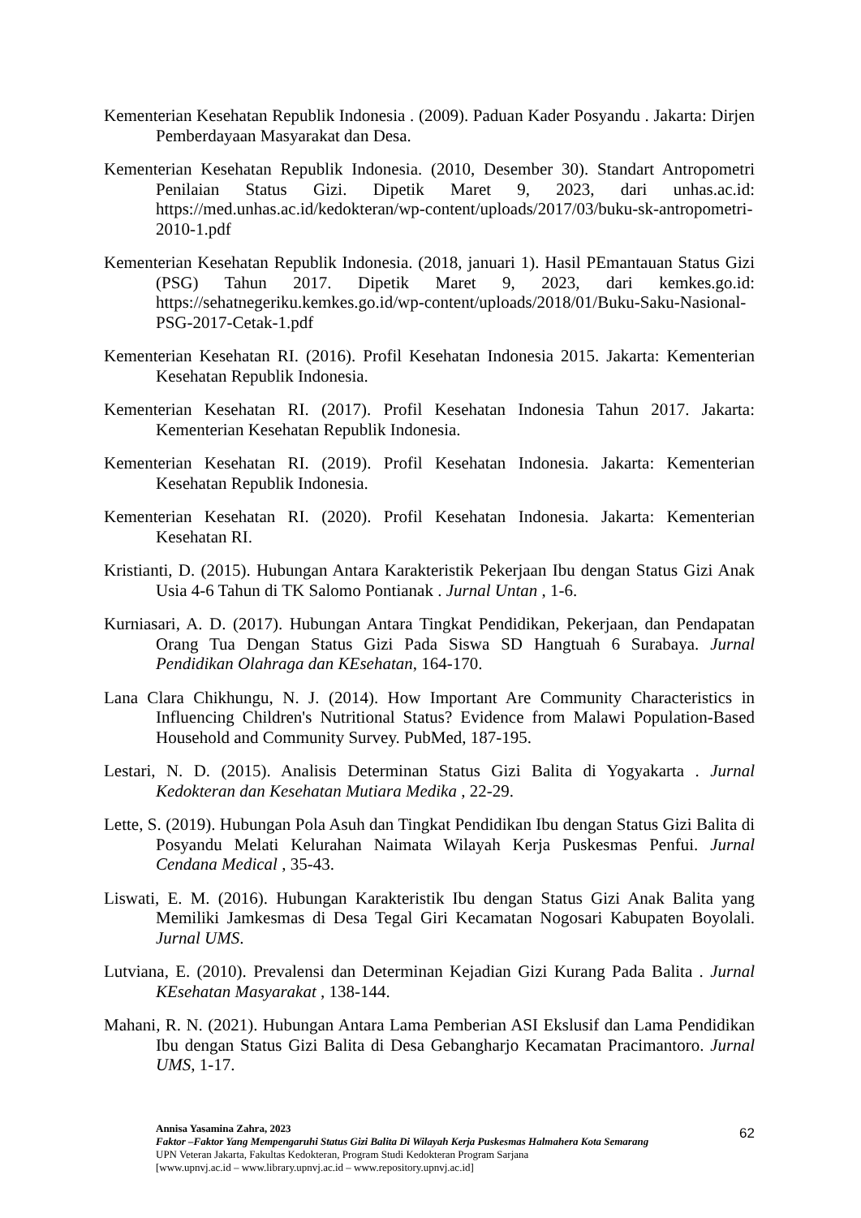Kementerian Kesehatan Republik Indonesia . (2009). Paduan Kader Posyandu . Jakarta: Dirjen Pemberdayaan Masyarakat dan Desa.
Kementerian Kesehatan Republik Indonesia. (2010, Desember 30). Standart Antropometri Penilaian Status Gizi. Dipetik Maret 9, 2023, dari unhas.ac.id: https://med.unhas.ac.id/kedokteran/wp-content/uploads/2017/03/buku-sk-antropometri-2010-1.pdf
Kementerian Kesehatan Republik Indonesia. (2018, januari 1). Hasil PEmantauan Status Gizi (PSG) Tahun 2017. Dipetik Maret 9, 2023, dari kemkes.go.id: https://sehatnegeriku.kemkes.go.id/wp-content/uploads/2018/01/Buku-Saku-Nasional-PSG-2017-Cetak-1.pdf
Kementerian Kesehatan RI. (2016). Profil Kesehatan Indonesia 2015. Jakarta: Kementerian Kesehatan Republik Indonesia.
Kementerian Kesehatan RI. (2017). Profil Kesehatan Indonesia Tahun 2017. Jakarta: Kementerian Kesehatan Republik Indonesia.
Kementerian Kesehatan RI. (2019). Profil Kesehatan Indonesia. Jakarta: Kementerian Kesehatan Republik Indonesia.
Kementerian Kesehatan RI. (2020). Profil Kesehatan Indonesia. Jakarta: Kementerian Kesehatan RI.
Kristianti, D. (2015). Hubungan Antara Karakteristik Pekerjaan Ibu dengan Status Gizi Anak Usia 4-6 Tahun di TK Salomo Pontianak . Jurnal Untan , 1-6.
Kurniasari, A. D. (2017). Hubungan Antara Tingkat Pendidikan, Pekerjaan, dan Pendapatan Orang Tua Dengan Status Gizi Pada Siswa SD Hangtuah 6 Surabaya. Jurnal Pendidikan Olahraga dan KEsehatan, 164-170.
Lana Clara Chikhungu, N. J. (2014). How Important Are Community Characteristics in Influencing Children's Nutritional Status? Evidence from Malawi Population-Based Household and Community Survey. PubMed, 187-195.
Lestari, N. D. (2015). Analisis Determinan Status Gizi Balita di Yogyakarta . Jurnal Kedokteran dan Kesehatan Mutiara Medika , 22-29.
Lette, S. (2019). Hubungan Pola Asuh dan Tingkat Pendidikan Ibu dengan Status Gizi Balita di Posyandu Melati Kelurahan Naimata Wilayah Kerja Puskesmas Penfui. Jurnal Cendana Medical , 35-43.
Liswati, E. M. (2016). Hubungan Karakteristik Ibu dengan Status Gizi Anak Balita yang Memiliki Jamkesmas di Desa Tegal Giri Kecamatan Nogosari Kabupaten Boyolali. Jurnal UMS.
Lutviana, E. (2010). Prevalensi dan Determinan Kejadian Gizi Kurang Pada Balita . Jurnal KEsehatan Masyarakat , 138-144.
Mahani, R. N. (2021). Hubungan Antara Lama Pemberian ASI Ekslusif dan Lama Pendidikan Ibu dengan Status Gizi Balita di Desa Gebangharjo Kecamatan Pracimantoro. Jurnal UMS, 1-17.
62 Annisa Yasamina Zahra, 2023
Faktor –Faktor Yang Mempengaruhi Status Gizi Balita Di Wilayah Kerja Puskesmas Halmahera Kota Semarang
UPN Veteran Jakarta, Fakultas Kedokteran, Program Studi Kedokteran Program Sarjana
[www.upnvj.ac.id – www.library.upnvj.ac.id – www.repository.upnvj.ac.id]